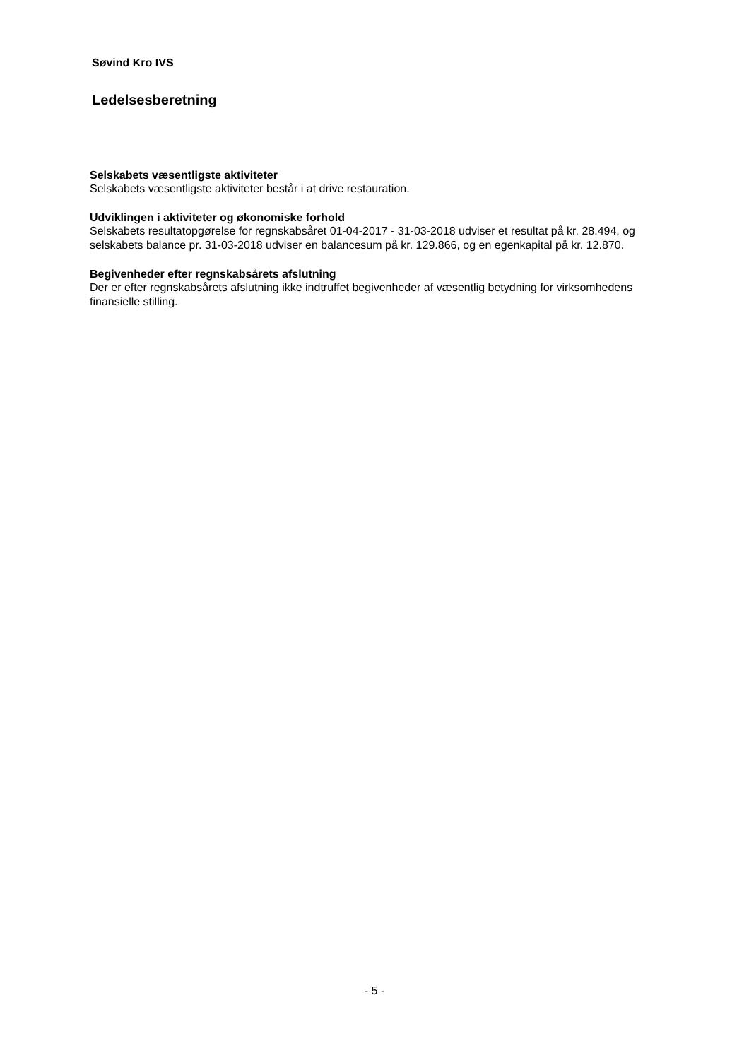Søvind Kro IVS
Ledelsesberetning
Selskabets væsentligste aktiviteter
Selskabets væsentligste aktiviteter består i at drive restauration.
Udviklingen i aktiviteter og økonomiske forhold
Selskabets resultatopgørelse for regnskabsåret 01-04-2017 - 31-03-2018 udviser et resultat på kr. 28.494, og selskabets balance pr. 31-03-2018 udviser en balancesum på kr. 129.866, og en egenkapital på kr. 12.870.
Begivenheder efter regnskabsårets afslutning
Der er efter regnskabsårets afslutning ikke indtruffet begivenheder af væsentlig betydning for virksomhedens finansielle stilling.
- 5 -